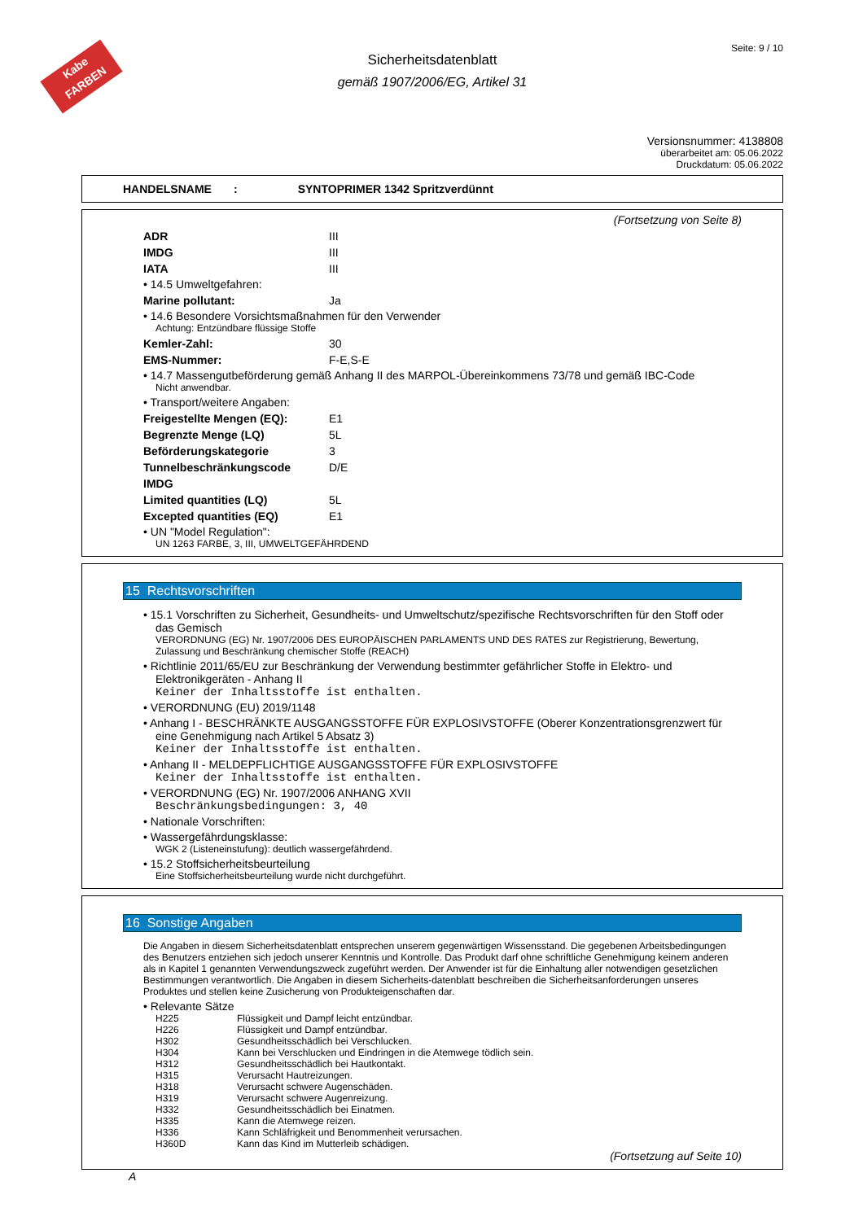Kabe
FARBEN
Seite: 9 / 10
Sicherheitsdatenblatt
gemäß 1907/2006/EG, Artikel 31
Versionsnummer: 4138808
überarbeitet am: 05.06.2022
Druckdatum: 05.06.2022
HANDELSNAME : SYNTOPRIMER 1342 Spritzverdünnt
(Fortsetzung von Seite 8)
ADR III
IMDG III
IATA III
• 14.5 Umweltgefahren:
Marine pollutant: Ja
• 14.6 Besondere Vorsichtsmaßnahmen für den Verwender
Achtung: Entzündbare flüssige Stoffe
Kemler-Zahl: 30
EMS-Nummer: F-E,S-E
• 14.7 Massengutbeförderung gemäß Anhang II des MARPOL-Übereinkommens 73/78 und gemäß IBC-Code
Nicht anwendbar.
• Transport/weitere Angaben:
Freigestellte Mengen (EQ): E1
Begrenzte Menge (LQ) 5L
Beförderungskategorie 3
Tunnelbeschränkungscode D/E
IMDG
Limited quantities (LQ) 5L
Excepted quantities (EQ) E1
• UN "Model Regulation":
UN 1263 FARBE, 3, III, UMWELTGEFÄHRDEND
15 Rechtsvorschriften
• 15.1 Vorschriften zu Sicherheit, Gesundheits- und Umweltschutz/spezifische Rechtsvorschriften für den Stoff oder das Gemisch
VERORDNUNG (EG) Nr. 1907/2006 DES EUROPÄISCHEN PARLAMENTS UND DES RATES zur Registrierung, Bewertung, Zulassung und Beschränkung chemischer Stoffe (REACH)
• Richtlinie 2011/65/EU zur Beschränkung der Verwendung bestimmter gefährlicher Stoffe in Elektro- und Elektronikgeräten - Anhang II
Keiner der Inhaltsstoffe ist enthalten.
• VERORDNUNG (EU) 2019/1148
• Anhang I - BESCHRÄNKTE AUSGANGSSTOFFE FÜR EXPLOSIVSTOFFE (Oberer Konzentrationsgrenzwert für eine Genehmigung nach Artikel 5 Absatz 3)
Keiner der Inhaltsstoffe ist enthalten.
• Anhang II - MELDEPFLICHTIGE AUSGANGSSTOFFE FÜR EXPLOSIVSTOFFE
Keiner der Inhaltsstoffe ist enthalten.
• VERORDNUNG (EG) Nr. 1907/2006 ANHANG XVII
Beschränkungsbedingungen: 3, 40
• Nationale Vorschriften:
• Wassergefährdungsklasse:
WGK 2 (Listeneinstufung): deutlich wassergefährdend.
• 15.2 Stoffsicherheitsbeurteilung
Eine Stoffsicherheitsbeurteilung wurde nicht durchgeführt.
16 Sonstige Angaben
Die Angaben in diesem Sicherheitsdatenblatt entsprechen unserem gegenwärtigen Wissensstand. Die gegebenen Arbeitsbedingungen des Benutzers entziehen sich jedoch unserer Kenntnis und Kontrolle. Das Produkt darf ohne schriftliche Genehmigung keinem anderen als in Kapitel 1 genannten Verwendungszweck zugeführt werden. Der Anwender ist für die Einhaltung aller notwendigen gesetzlichen Bestimmungen verantwortlich. Die Angaben in diesem Sicherheits-datenblatt beschreiben die Sicherheitsanforderungen unseres Produktes und stellen keine Zusicherung von Produkteigenschaften dar.
• Relevante Sätze
H225 Flüssigkeit und Dampf leicht entzündbar.
H226 Flüssigkeit und Dampf entzündbar.
H302 Gesundheitsschädlich bei Verschlucken.
H304 Kann bei Verschlucken und Eindringen in die Atemwege tödlich sein.
H312 Gesundheitsschädlich bei Hautkontakt.
H315 Verursacht Hautreizungen.
H318 Verursacht schwere Augenschäden.
H319 Verursacht schwere Augenreizung.
H332 Gesundheitsschädlich bei Einatmen.
H335 Kann die Atemwege reizen.
H336 Kann Schläfrigkeit und Benommenheit verursachen.
H360D Kann das Kind im Mutterleib schädigen.
(Fortsetzung auf Seite 10)
A